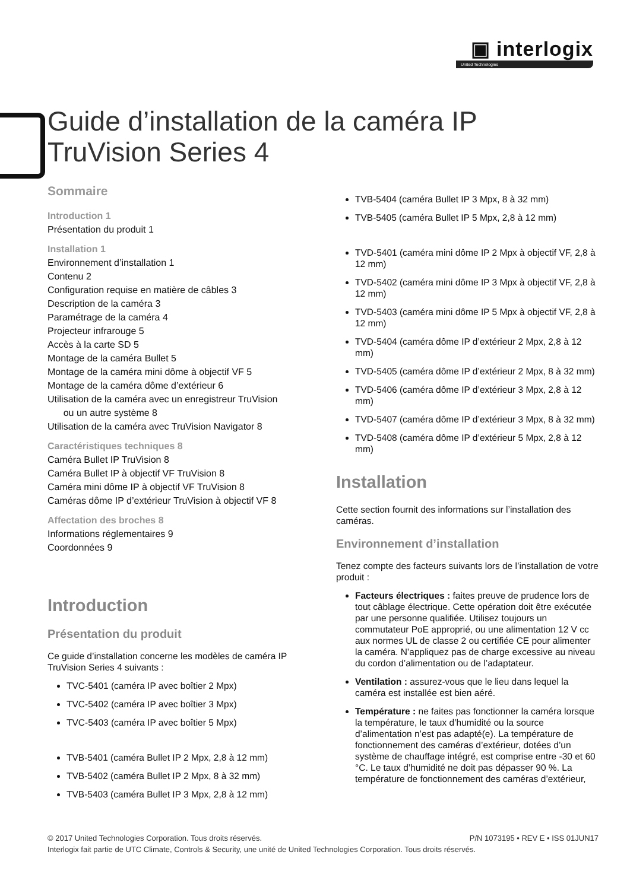▣ interlogix
United Technologies
Guide d’installation de la caméra IP TruVision Series 4
Sommaire
Introduction 1
Présentation du produit 1
Installation 1
Environnement d’installation 1
Contenu 2
Configuration requise en matière de câbles 3
Description de la caméra 3
Paramétrage de la caméra 4
Projecteur infrarouge 5
Accès à la carte SD 5
Montage de la caméra Bullet 5
Montage de la caméra mini dôme à objectif VF 5
Montage de la caméra dôme d’extérieur 6
Utilisation de la caméra avec un enregistreur TruVision
ou un autre système 8
Utilisation de la caméra avec TruVision Navigator 8
Caractéristiques techniques 8
Caméra Bullet IP TruVision 8
Caméra Bullet IP à objectif VF TruVision 8
Caméra mini dôme IP à objectif VF TruVision 8
Caméras dôme IP d’extérieur TruVision à objectif VF 8
Affectation des broches 8
Informations réglementaires 9
Coordonnées 9
Introduction
Présentation du produit
Ce guide d’installation concerne les modèles de caméra IP TruVision Series 4 suivants :
TVC-5401 (caméra IP avec boîtier 2 Mpx)
TVC-5402 (caméra IP avec boîtier 3 Mpx)
TVC-5403 (caméra IP avec boîtier 5 Mpx)
TVB-5401 (caméra Bullet IP 2 Mpx, 2,8 à 12 mm)
TVB-5402 (caméra Bullet IP 2 Mpx, 8 à 32 mm)
TVB-5403 (caméra Bullet IP 3 Mpx, 2,8 à 12 mm)
TVB-5404 (caméra Bullet IP 3 Mpx, 8 à 32 mm)
TVB-5405 (caméra Bullet IP 5 Mpx, 2,8 à 12 mm)
TVD-5401 (caméra mini dôme IP 2 Mpx à objectif VF, 2,8 à 12 mm)
TVD-5402 (caméra mini dôme IP 3 Mpx à objectif VF, 2,8 à 12 mm)
TVD-5403 (caméra mini dôme IP 5 Mpx à objectif VF, 2,8 à 12 mm)
TVD-5404 (caméra dôme IP d’extérieur 2 Mpx, 2,8 à 12 mm)
TVD-5405 (caméra dôme IP d’extérieur 2 Mpx, 8 à 32 mm)
TVD-5406 (caméra dôme IP d’extérieur 3 Mpx, 2,8 à 12 mm)
TVD-5407 (caméra dôme IP d’extérieur 3 Mpx, 8 à 32 mm)
TVD-5408 (caméra dôme IP d’extérieur 5 Mpx, 2,8 à 12 mm)
Installation
Cette section fournit des informations sur l’installation des caméras.
Environnement d’installation
Tenez compte des facteurs suivants lors de l’installation de votre produit :
Facteurs électriques : faites preuve de prudence lors de tout câblage électrique. Cette opération doit être exécutée par une personne qualifiée. Utilisez toujours un commutateur PoE approprié, ou une alimentation 12 V cc aux normes UL de classe 2 ou certifiée CE pour alimenter la caméra. N’appliquez pas de charge excessive au niveau du cordon d’alimentation ou de l’adaptateur.
Ventilation : assurez-vous que le lieu dans lequel la caméra est installée est bien aéré.
Température : ne faites pas fonctionner la caméra lorsque la température, le taux d’humidité ou la source d’alimentation n’est pas adapté(e). La température de fonctionnement des caméras d’extérieur, dotées d’un système de chauffage intégré, est comprise entre -30 et 60 °C. Le taux d’humidité ne doit pas dépasser 90 %. La température de fonctionnement des caméras d’extérieur,
© 2017 United Technologies Corporation. Tous droits réservés. P/N 1073195 • REV E • ISS 01JUN17
Interlogix fait partie de UTC Climate, Controls & Security, une unité de United Technologies Corporation. Tous droits réservés.